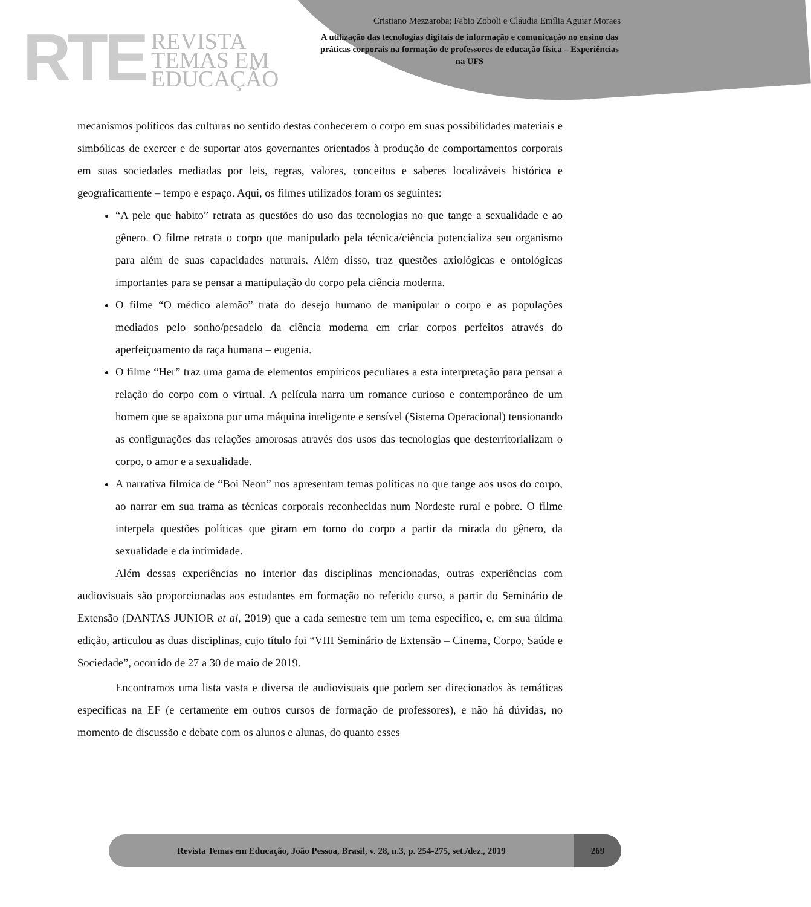RTE
REVISTA
TEMAS EM
EDUCAÇÃO
Cristiano Mezzaroba; Fabio Zoboli e Cláudia Emília Aguiar Moraes
A utilização das tecnologias digitais de informação e comunicação no ensino das práticas corporais na formação de professores de educação física – Experiências na UFS
mecanismos políticos das culturas no sentido destas conhecerem o corpo em suas possibilidades materiais e simbólicas de exercer e de suportar atos governantes orientados à produção de comportamentos corporais em suas sociedades mediadas por leis, regras, valores, conceitos e saberes localizáveis histórica e geograficamente – tempo e espaço. Aqui, os filmes utilizados foram os seguintes:
“A pele que habito” retrata as questões do uso das tecnologias no que tange a sexualidade e ao gênero. O filme retrata o corpo que manipulado pela técnica/ciência potencializa seu organismo para além de suas capacidades naturais. Além disso, traz questões axiológicas e ontológicas importantes para se pensar a manipulação do corpo pela ciência moderna.
O filme “O médico alemão” trata do desejo humano de manipular o corpo e as populações mediados pelo sonho/pesadelo da ciência moderna em criar corpos perfeitos através do aperfeiçoamento da raça humana – eugenia.
O filme “Her” traz uma gama de elementos empíricos peculiares a esta interpretação para pensar a relação do corpo com o virtual. A película narra um romance curioso e contemporâneo de um homem que se apaixona por uma máquina inteligente e sensível (Sistema Operacional) tensionando as configurações das relações amorosas através dos usos das tecnologias que desterritorializam o corpo, o amor e a sexualidade.
A narrativa fílmica de “Boi Neon” nos apresentam temas políticas no que tange aos usos do corpo, ao narrar em sua trama as técnicas corporais reconhecidas num Nordeste rural e pobre. O filme interpela questões políticas que giram em torno do corpo a partir da mirada do gênero, da sexualidade e da intimidade.
Além dessas experiências no interior das disciplinas mencionadas, outras experiências com audiovisuais são proporcionadas aos estudantes em formação no referido curso, a partir do Seminário de Extensão (DANTAS JUNIOR et al, 2019) que a cada semestre tem um tema específico, e, em sua última edição, articulou as duas disciplinas, cujo título foi “VIII Seminário de Extensão – Cinema, Corpo, Saúde e Sociedade”, ocorrido de 27 a 30 de maio de 2019.
Encontramos uma lista vasta e diversa de audiovisuais que podem ser direcionados às temáticas específicas na EF (e certamente em outros cursos de formação de professores), e não há dúvidas, no momento de discussão e debate com os alunos e alunas, do quanto esses
Revista Temas em Educação, João Pessoa, Brasil, v. 28, n.3, p. 254-275, set./dez., 2019 269